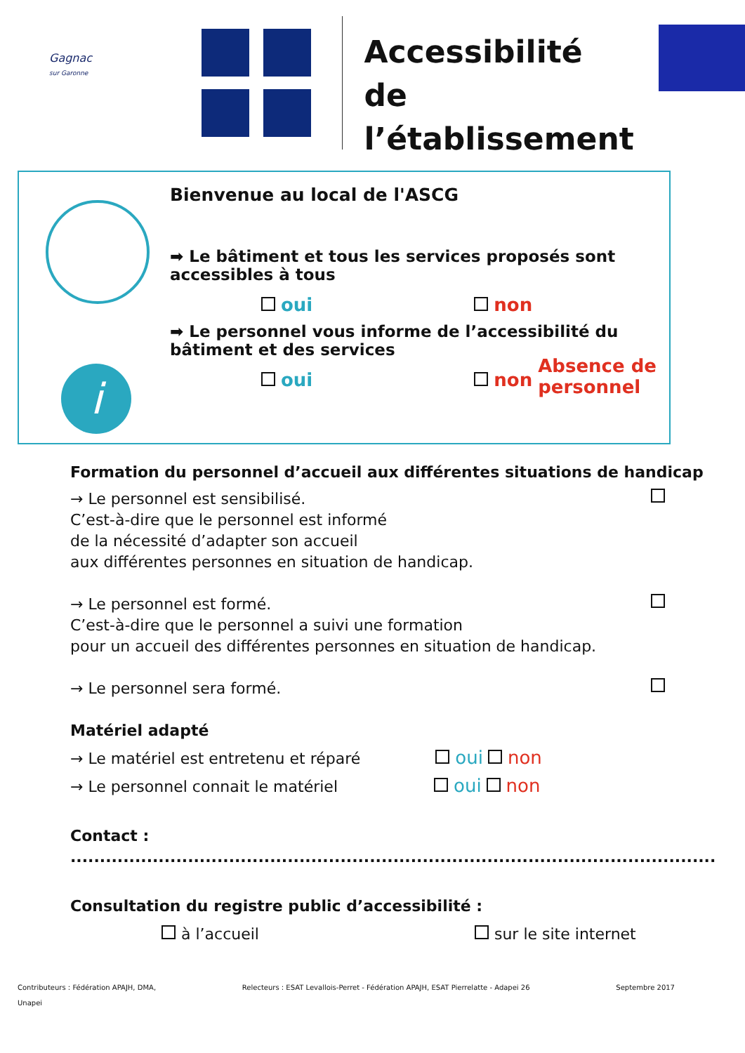Gagnac
sur Garonne
Accessibilité
de l’établissement
i
Bienvenue au local de l'ASCG
➡ Le bâtiment et tous les services proposés sont accessibles à tous
oui non
➡ Le personnel vous informe de l’accessibilité du bâtiment et des services
oui non Absence de personnel
Formation du personnel d’accueil aux différentes situations de handicap
→ Le personnel est sensibilisé.
C’est-à-dire que le personnel est informé
de la nécessité d’adapter son accueil
aux différentes personnes en situation de handicap.
→ Le personnel est formé.
C’est-à-dire que le personnel a suivi une formation
pour un accueil des différentes personnes en situation de handicap.
→ Le personnel sera formé.
Matériel adapté
→ Le matériel est entretenu et réparé oui non
→ Le personnel connait le matériel oui non
Contact : ..............................................................................................................
Consultation du registre public d’accessibilité :
à l’accueil sur le site internet
Contributeurs : Fédération APAJH, DMA,
Unapei Relecteurs : ESAT Levallois-Perret - Fédération APAJH, ESAT Pierrelatte - Adapei 26 Septembre 2017